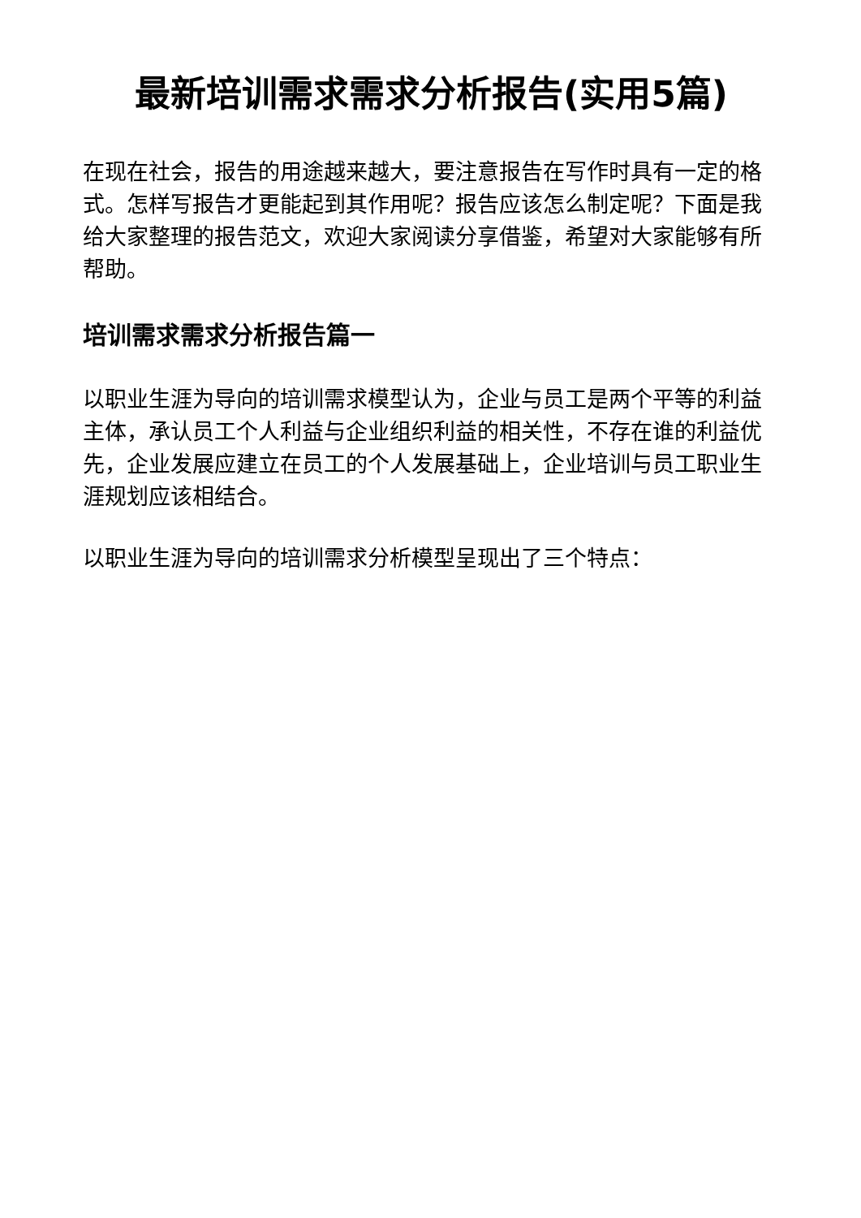最新培训需求需求分析报告(实用5篇)
在现在社会，报告的用途越来越大，要注意报告在写作时具有一定的格式。怎样写报告才更能起到其作用呢？报告应该怎么制定呢？下面是我给大家整理的报告范文，欢迎大家阅读分享借鉴，希望对大家能够有所帮助。
培训需求需求分析报告篇一
以职业生涯为导向的培训需求模型认为，企业与员工是两个平等的利益主体，承认员工个人利益与企业组织利益的相关性，不存在谁的利益优先，企业发展应建立在员工的个人发展基础上，企业培训与员工职业生涯规划应该相结合。
以职业生涯为导向的培训需求分析模型呈现出了三个特点：